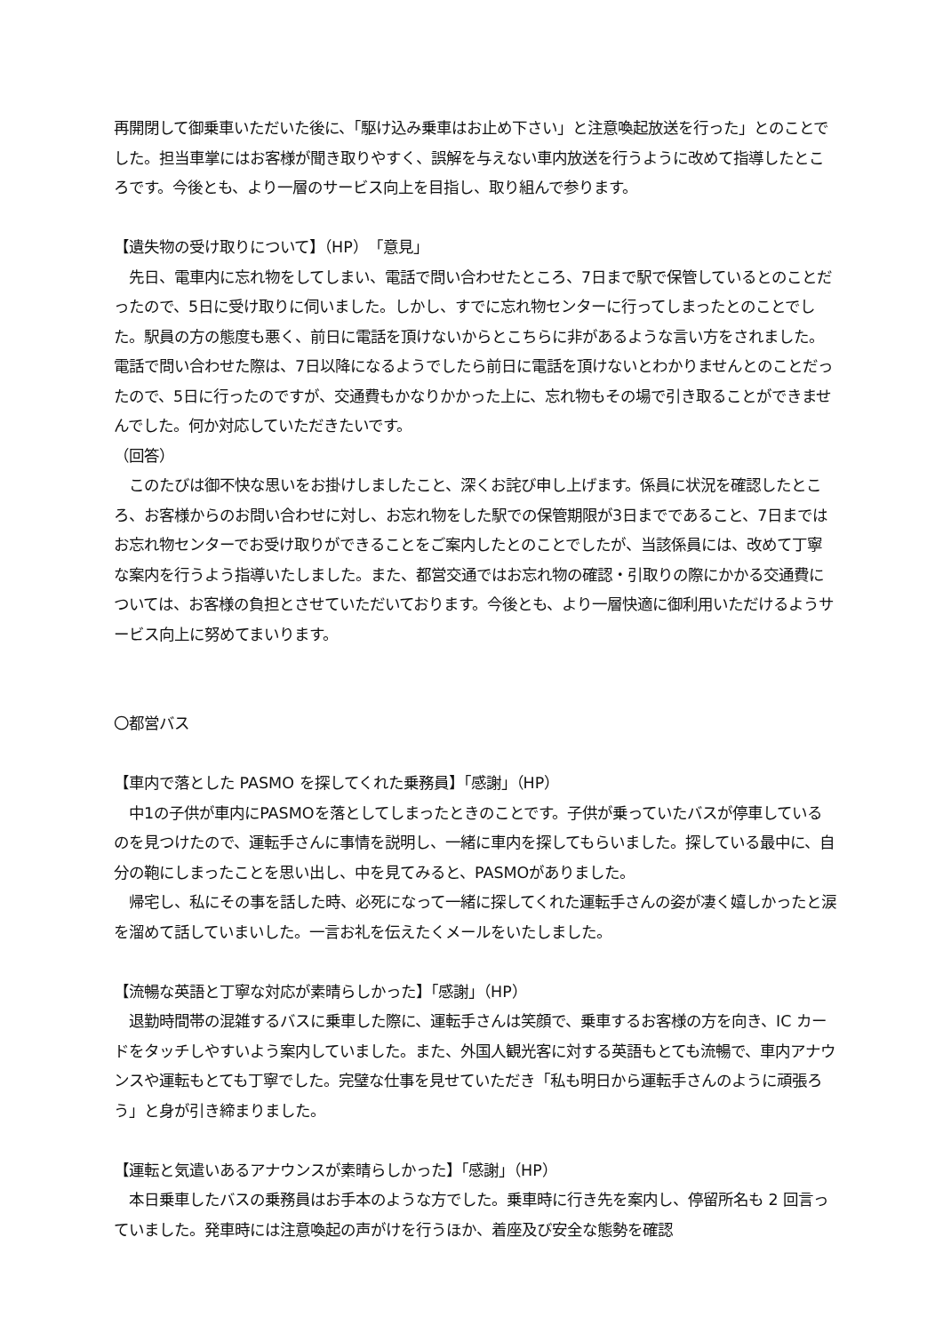再開閉して御乗車いただいた後に、「駆け込み乗車はお止め下さい」と注意喚起放送を行った」とのことでした。担当車掌にはお客様が聞き取りやすく、誤解を与えない車内放送を行うように改めて指導したところです。今後とも、より一層のサービス向上を目指し、取り組んで参ります。
【遺失物の受け取りについて】（HP）「意見」
　先日、電車内に忘れ物をしてしまい、電話で問い合わせたところ、7日まで駅で保管しているとのことだったので、5日に受け取りに伺いました。しかし、すでに忘れ物センターに行ってしまったとのことでした。駅員の方の態度も悪く、前日に電話を頂けないからとこちらに非があるような言い方をされました。電話で問い合わせた際は、7日以降になるようでしたら前日に電話を頂けないとわかりませんとのことだったので、5日に行ったのですが、交通費もかなりかかった上に、忘れ物もその場で引き取ることができませんでした。何か対応していただきたいです。
（回答）
　このたびは御不快な思いをお掛けしましたこと、深くお詫び申し上げます。係員に状況を確認したところ、お客様からのお問い合わせに対し、お忘れ物をした駅での保管期限が3日までであること、7日まではお忘れ物センターでお受け取りができることをご案内したとのことでしたが、当該係員には、改めて丁寧な案内を行うよう指導いたしました。また、都営交通ではお忘れ物の確認・引取りの際にかかる交通費については、お客様の負担とさせていただいております。今後とも、より一層快適に御利用いただけるようサービス向上に努めてまいります。
〇都営バス
【車内で落とした PASMO を探してくれた乗務員】「感謝」（HP）
　中1の子供が車内にPASMOを落としてしまったときのことです。子供が乗っていたバスが停車しているのを見つけたので、運転手さんに事情を説明し、一緒に車内を探してもらいました。探している最中に、自分の鞄にしまったことを思い出し、中を見てみると、PASMOがありました。
　帰宅し、私にその事を話した時、必死になって一緒に探してくれた運転手さんの姿が凄く嬉しかったと涙を溜めて話していまいした。一言お礼を伝えたくメールをいたしました。
【流暢な英語と丁寧な対応が素晴らしかった】「感謝」（HP）
　退勤時間帯の混雑するバスに乗車した際に、運転手さんは笑顔で、乗車するお客様の方を向き、IC カードをタッチしやすいよう案内していました。また、外国人観光客に対する英語もとても流暢で、車内アナウンスや運転もとても丁寧でした。完璧な仕事を見せていただき「私も明日から運転手さんのように頑張ろう」と身が引き締まりました。
【運転と気遣いあるアナウンスが素晴らしかった】「感謝」（HP）
　本日乗車したバスの乗務員はお手本のような方でした。乗車時に行き先を案内し、停留所名も 2 回言っていました。発車時には注意喚起の声がけを行うほか、着座及び安全な態勢を確認